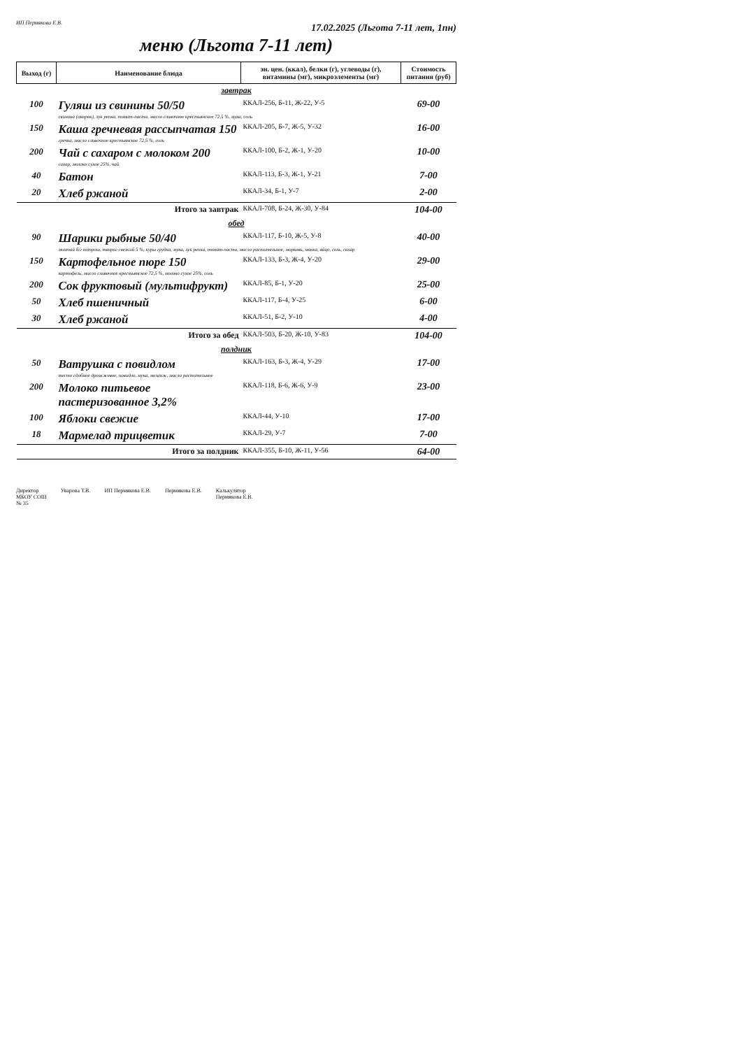ИП Пермякова Е В. 17.02.2025 (Льгота 7-11 лет, 1пн)
меню (Льгота 7-11 лет)
| Выход (г) | Наименование блюда | эн. цен. (ккал), белки (г), углеводы (г), витамины (мг), микроэлементы (мг) | Стоимость питания (руб) |
| --- | --- | --- | --- |
| завтрак | | | |
| 100 | Гуляш из свинины 50/50 | ККАЛ-256, Б-11, Ж-22, У-5 | 69-00 |
| | свинина (окорок), лук репка, томат-паста, масло сливочное крестьянское 72,5 %, мука, соль | | |
| 150 | Каша гречневая рассыпчатая 150 | ККАЛ-205, Б-7, Ж-5, У-32 | 16-00 |
| | гречка, масло сливочное крестьянское 72,5 %, соль | | |
| 200 | Чай с сахаром с молоком 200 | ККАЛ-100, Б-2, Ж-1, У-20 | 10-00 |
| | сахар, молоко сухое 25%, чай | | |
| 40 | Батон | ККАЛ-113, Б-3, Ж-1, У-21 | 7-00 |
| 20 | Хлеб ржаной | ККАЛ-34, Б-1, У-7 | 2-00 |
| Итого за завтрак | | ККАЛ-708, Б-24, Ж-30, У-84 | 104-00 |
| обед | | | |
| 90 | Шарики рыбные 50/40 | ККАЛ-117, Б-10, Ж-5, У-8 | 40-00 |
| | минтай б/г потрош, творог свежий 5 %, куры грудка, мука, лук репка, томат-паста, масло растительное, морковь, манка, яйцо, соль, сахар | | |
| 150 | Картофельное пюре 150 | ККАЛ-133, Б-3, Ж-4, У-20 | 29-00 |
| | картофель, масло сливочное крестьянское 72,5 %, молоко сухое 25%, соль | | |
| 200 | Сок фруктовый (мультифрукт) | ККАЛ-85, Б-1, У-20 | 25-00 |
| 50 | Хлеб пшеничный | ККАЛ-117, Б-4, У-25 | 6-00 |
| 30 | Хлеб ржаной | ККАЛ-51, Б-2, У-10 | 4-00 |
| Итого за обед | | ККАЛ-503, Б-20, Ж-10, У-83 | 104-00 |
| полдник | | | |
| 50 | Ватрушка с повидлом | ККАЛ-163, Б-3, Ж-4, У-29 | 17-00 |
| | тесто сдобное дрожжевое, повидло, мука, меланж, масло растительное | | |
| 200 | Молоко питьевое пастеризованное 3,2% | ККАЛ-118, Б-6, Ж-6, У-9 | 23-00 |
| 100 | Яблоки свежие | ККАЛ-44, У-10 | 17-00 |
| 18 | Мармелад трицветик | ККАЛ-29, У-7 | 7-00 |
| Итого за полдник | | ККАЛ-355, Б-10, Ж-11, У-56 | 64-00 |
Директор
МБОУ СОШ
№ 35
Уварова Т.В. ИП Пермякова Е.В. Пермякова Е.В. Калькулятор
Пермякова Е.В.